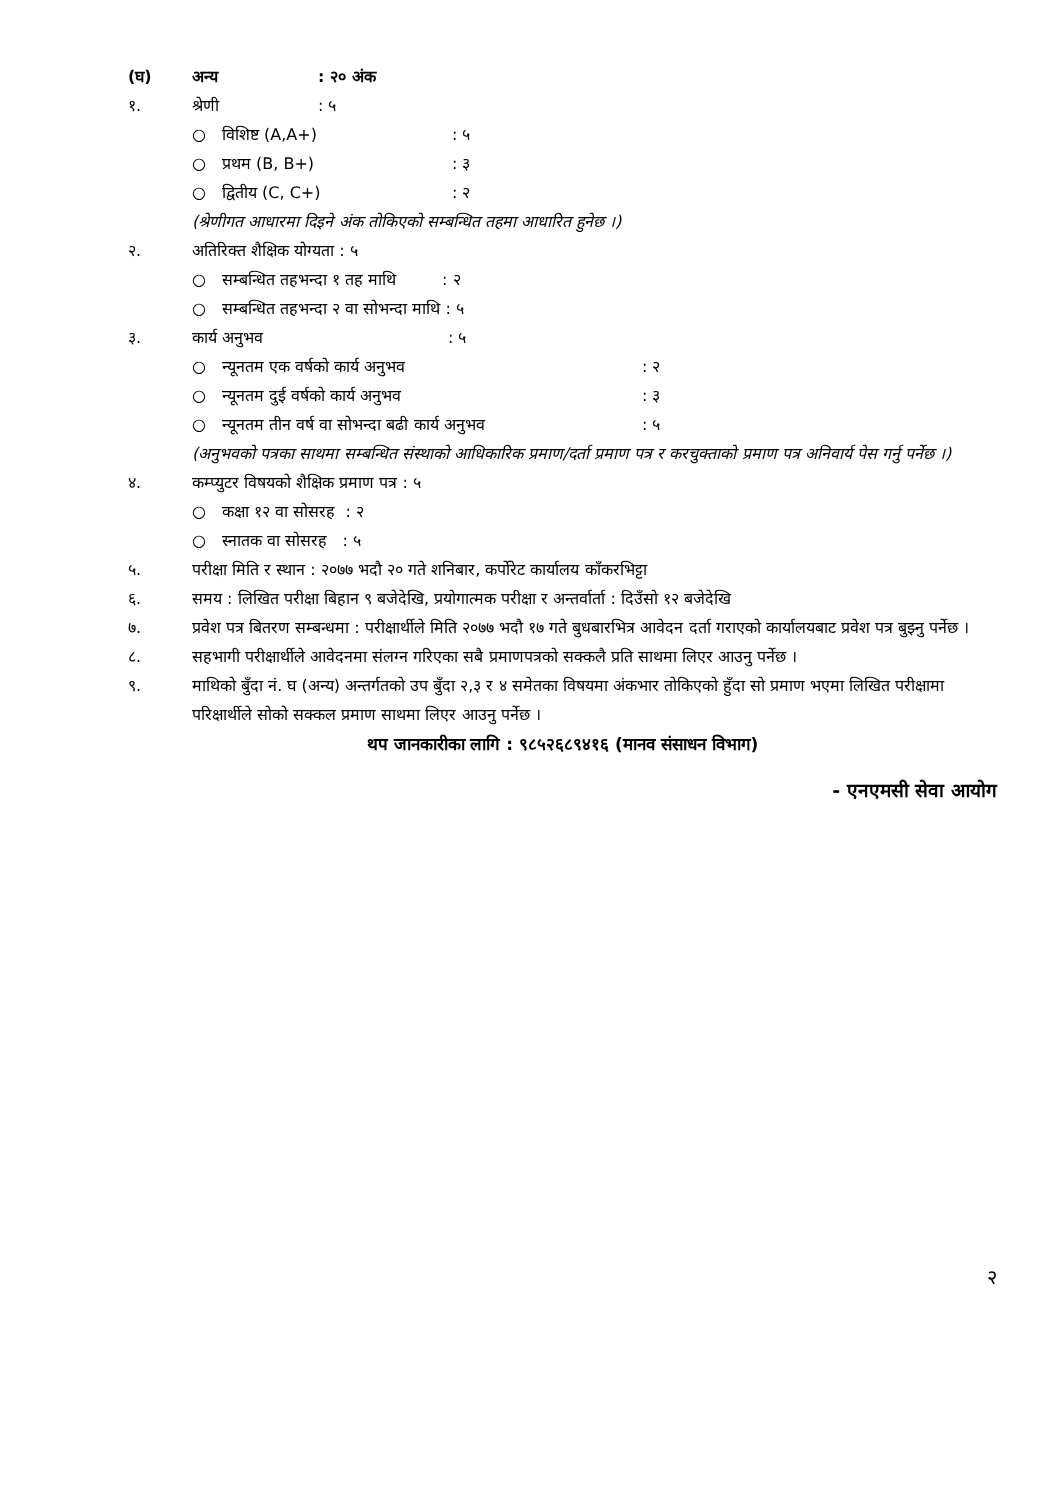(घ) अन्य: २० अंक
१. श्रेणी: ५
○ विशिष्ट (A,A+): ५
○ प्रथम (B, B+): ३
○ द्वितीय (C, C+): २
(श्रेणीगत आधारमा दिइने अंक तोकिएको सम्बन्धित तहमा आधारित हुनेछ ।)
२. अतिरिक्त शैक्षिक योग्यता : ५
○ सम्बन्धित तहभन्दा १ तह माथि : २
○ सम्बन्धित तहभन्दा २ वा सोभन्दा माथि : ५
३. कार्य अनुभव: ५
○ न्यूनतम एक वर्षको कार्य अनुभव: २
○ न्यूनतम दुई वर्षको कार्य अनुभव: ३
○ न्यूनतम तीन वर्ष वा सोभन्दा बढी कार्य अनुभव: ५
(अनुभवको पत्रका साथमा सम्बन्धित संस्थाको आधिकारिक प्रमाण/दर्ता प्रमाण पत्र र करचुक्ताको प्रमाण पत्र अनिवार्य पेस गर्नु पर्नेछ ।)
४. कम्प्युटर विषयको शैक्षिक प्रमाण पत्र : ५
○ कक्षा १२ वा सोसरह : २
○ स्नातक वा सोसरह : ५
५. परीक्षा मिति र स्थान : २०७७ भदौ २० गते शनिबार, कर्पोरेट कार्यालय काँकरभिट्टा
६. समय : लिखित परीक्षा बिहान ९ बजेदेखि, प्रयोगात्मक परीक्षा र अन्तर्वार्ता : दिउँसो १२ बजेदेखि
७. प्रवेश पत्र बितरण सम्बन्धमा : परीक्षार्थीले मिति २०७७ भदौ १७ गते बुधबारभित्र आवेदन दर्ता गराएको कार्यालयबाट प्रवेश पत्र बुझ्नु पर्नेछ ।
८. सहभागी परीक्षार्थीले आवेदनमा संलग्न गरिएका सबै प्रमाणपत्रको सक्कलै प्रति साथमा लिएर आउनु पर्नेछ ।
९. माथिको बुँदा नं. घ (अन्य) अन्तर्गतको उप बुँदा २,३ र ४ समेतका विषयमा अंकभार तोकिएको हुँदा सो प्रमाण भएमा लिखित परीक्षामा परिक्षार्थीले सोको सक्कल प्रमाण साथमा लिएर आउनु पर्नेछ ।
थप जानकारीका लागि : ९८५२६८९४१६ (मानव संसाधन विभाग)
- एनएमसी सेवा आयोग
२